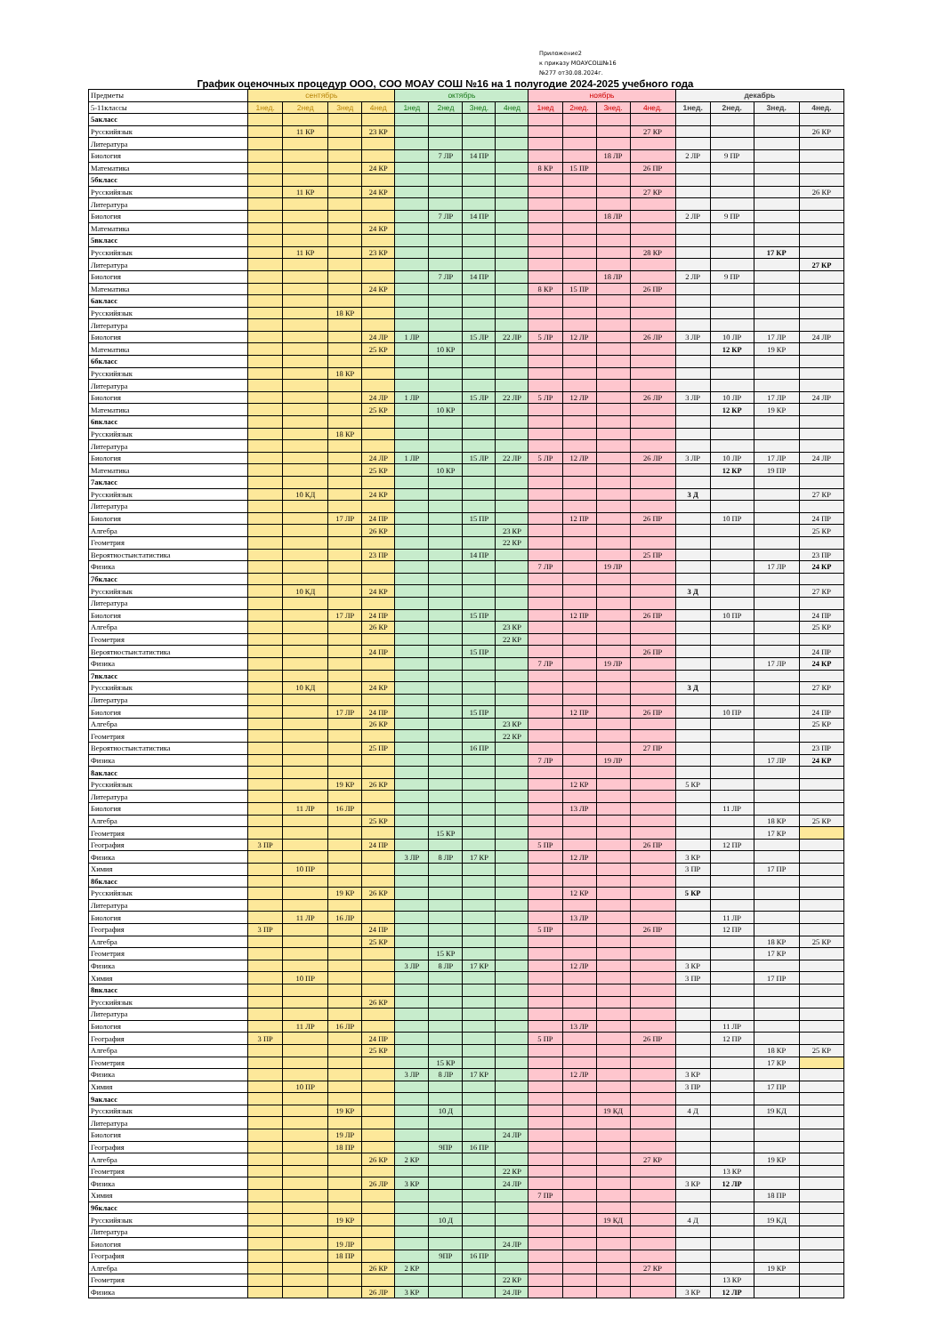Приложение2
к приказу МОАУСОШ№16
№277 от30.08.2024г.
График оценочных процедур ООО, СОО МОАУ СОШ №16 на 1 полугодие 2024-2025 учебного года
| Предметы | сентябрь | | | | октябрь | | | | ноябрь | | | | декабрь | | | |
| 5-11классы | 1нед. | 2нед | 3нед | 4нед | 1нед | 2нед | 3нед. | 4нед | 1нед | 2нед. | 3нед. | 4нед. | 1нед. | 2нед. | 3нед. | 4нед. |
| 5акласс | | | | | | | | | | | | | | | | |
| Русскийязык | | 11 КР | | 23 КР | | | | | | | | 27 КР | | | | 26 КР |
| Литература | | | | | | | | | | | | | | | | |
| Биология | | | | | | 7 ЛР | 14 ПР | | | | 18 ЛР | | 2 ЛР | 9 ПР | | |
| Математика | | | | 24 КР | | | | | 8 КР | 15 ПР | | 26 ПР | | | | |
| 5бкласс | | | | | | | | | | | | | | | | |
| Русскийязык | | 11 КР | | 24 КР | | | | | | | | 27 КР | | | | 26 КР |
| Литература | | | | | | | | | | | | | | | | |
| Биология | | | | | | 7 ЛР | 14 ПР | | | | 18 ЛР | | 2 ЛР | 9 ПР | | |
| Математика | | | | 24 КР | | | | | | | | | | | | |
| 5вкласс | | | | | | | | | | | | | | | | |
| Русскийязык | | 11 КР | | 23 КР | | | | | | | | 28 КР | | | 17 КР | |
| Литература | | | | | | | | | | | | | | | | 27 КР |
| Биология | | | | | | 7 ЛР | 14 ПР | | | | 18 ЛР | | 2 ЛР | 9 ПР | | |
| Математика | | | | 24 КР | | | | | 8 КР | 15 ПР | | 26 ПР | | | | |
| 6акласс | | | | | | | | | | | | | | | | |
| Русскийязык | | | 18 КР | | | | | | | | | | | | | |
| Литература | | | | | | | | | | | | | | | | |
| Биология | | | | 24 ЛР | 1 ЛР | | 15 ЛР | 22 ЛР | 5 ЛР | 12 ЛР | | 26 ЛР | 3 ЛР | 10 ЛР | 17 ЛР | 24 ЛР |
| Математика | | | | 25 КР | | 10 КР | | | | | | | | 12 КР | 19 КР | |
| 6бкласс | | | | | | | | | | | | | | | | |
| Русскийязык | | | 18 КР | | | | | | | | | | | | | |
| Литература | | | | | | | | | | | | | | | | |
| Биология | | | | 24 ЛР | 1 ЛР | | 15 ЛР | 22 ЛР | 5 ЛР | 12 ЛР | | 26 ЛР | 3 ЛР | 10 ЛР | 17 ЛР | 24 ЛР |
| Математика | | | | 25 КР | | 10 КР | | | | | | | | 12 КР | 19 КР | |
| 6вкласс | | | | | | | | | | | | | | | | |
| Русскийязык | | | 18 КР | | | | | | | | | | | | | |
| Литература | | | | | | | | | | | | | | | | |
| Биология | | | | 24 ЛР | 1 ЛР | | 15 ЛР | 22 ЛР | 5 ЛР | 12 ЛР | | 26 ЛР | 3 ЛР | 10 ЛР | 17 ЛР | 24 ЛР |
| Математика | | | | 25 КР | | 10 КР | | | | | | | | 12 КР | 19 ПР | |
| 7акласс | | | | | | | | | | | | | | | | |
| Русскийязык | | 10 КД | | 24 КР | | | | | | | | | 3 Д | | | 27 КР |
| Литература | | | | | | | | | | | | | | | | |
| Биология | | | 17 ЛР | 24 ПР | | | 15 ПР | | | 12 ПР | | 26 ПР | | 10 ПР | | 24 ПР |
| Алгебра | | | | 26 КР | | | | 23 КР | | | | | | | | 25 КР |
| Геометрия | | | | | | | | 22 КР | | | | | | | | |
| Вероятностьистатистика | | | | 23 ПР | | | 14 ПР | | | | | 25 ПР | | | | 23 ПР |
| Физика | | | | | | | | | 7 ЛР | | 19 ЛР | | | | 17 ЛР | 24 КР |
| 7бкласс | | | | | | | | | | | | | | | | |
| Русскийязык | | 10 КД | | 24 КР | | | | | | | | | 3 Д | | | 27 КР |
| Литература | | | | | | | | | | | | | | | | |
| Биология | | | 17 ЛР | 24 ПР | | | 15 ПР | | | 12 ПР | | 26 ПР | | 10 ПР | | 24 ПР |
| Алгебра | | | | 26 КР | | | | 23 КР | | | | | | | | 25 КР |
| Геометрия | | | | | | | | 22 КР | | | | | | | | |
| Вероятностьистатистика | | | | 24 ПР | | | 15 ПР | | | | | 26 ПР | | | | 24 ПР |
| Физика | | | | | | | | | 7 ЛР | | 19 ЛР | | | | 17 ЛР | 24 КР |
| 7вкласс | | | | | | | | | | | | | | | | |
| Русскийязык | | 10 КД | | 24 КР | | | | | | | | | 3 Д | | | 27 КР |
| Литература | | | | | | | | | | | | | | | | |
| Биология | | | 17 ЛР | 24 ПР | | | 15 ПР | | | 12 ПР | | 26 ПР | | 10 ПР | | 24 ПР |
| Алгебра | | | | 26 КР | | | | 23 КР | | | | | | | | 25 КР |
| Геометрия | | | | | | | | 22 КР | | | | | | | | |
| Вероятностьистатистика | | | | 25 ПР | | | 16 ПР | | | | | 27 ПР | | | | 23 ПР |
| Физика | | | | | | | | | 7 ЛР | | 19 ЛР | | | | 17 ЛР | 24 КР |
| 8акласс | | | | | | | | | | | | | | | | |
| Русскийязык | | | 19 КР | 26 КР | | | | | | 12 КР | | | 5 КР | | | |
| Литература | | | | | | | | | | | | | | | | |
| Биология | | 11 ЛР | 16 ЛР | | | | | | | 13 ЛР | | | | 11 ЛР | | |
| Алгебра | | | | 25 КР | | | | | | | | | | | 18 КР | 25 КР |
| Геометрия | | | | | | 15 КР | | | | | | | | | 17 КР | |
| География | 3 ПР | | | 24 ПР | | | | | 5 ПР | | | 26 ПР | | 12 ПР | | |
| Физика | | | | | 3 ЛР | 8 ЛР | 17 КР | | | 12 ЛР | | | 3 КР | | | |
| Химия | | 10 ПР | | | | | | | | | | | 3 ПР | | 17 ПР | |
| 8бкласс | | | | | | | | | | | | | | | | |
| Русскийязык | | | 19 КР | 26 КР | | | | | | 12 КР | | | 5 КР | | | |
| Литература | | | | | | | | | | | | | | | | |
| Биология | | 11 ЛР | 16 ЛР | | | | | | | 13 ЛР | | | | 11 ЛР | | |
| География | 3 ПР | | | 24 ПР | | | | | 5 ПР | | | 26 ПР | | 12 ПР | | |
| Алгебра | | | | 25 КР | | | | | | | | | | | 18 КР | 25 КР |
| Геометрия | | | | | | 15 КР | | | | | | | | | 17 КР | |
| Физика | | | | | 3 ЛР | 8 ЛР | 17 КР | | | 12 ЛР | | | 3 КР | | | |
| Химия | | 10 ПР | | | | | | | | | | | 3 ПР | | 17 ПР | |
| 8вкласс | | | | | | | | | | | | | | | | |
| Русскийязык | | | | 26 КР | | | | | | | | | | | | |
| Литература | | | | | | | | | | | | | | | | |
| Биология | | 11 ЛР | 16 ЛР | | | | | | | 13 ЛР | | | | 11 ЛР | | |
| География | 3 ПР | | | 24 ПР | | | | | 5 ПР | | | 26 ПР | | 12 ПР | | |
| Алгебра | | | | 25 КР | | | | | | | | | | | 18 КР | 25 КР |
| Геометрия | | | | | | 15 КР | | | | | | | | | 17 КР | |
| Физика | | | | | 3 ЛР | 8 ЛР | 17 КР | | | 12 ЛР | | | 3 КР | | | |
| Химия | | 10 ПР | | | | | | | | | | | 3 ПР | | 17 ПР | |
| 9акласс | | | | | | | | | | | | | | | | |
| Русскийязык | | | 19 КР | | | 10 Д | | | | | 19 КД | | 4 Д | | 19 КД | |
| Литература | | | | | | | | | | | | | | | | |
| Биология | | | 19 ЛР | | | | | 24 ЛР | | | | | | | | |
| География | | | 18 ПР | | | 9ПР | 16 ПР | | | | | | | | | |
| Алгебра | | | | 26 КР | 2 КР | | | | | | | 27 КР | | | 19 КР | |
| Геометрия | | | | | | | | 22 КР | | | | | | 13 КР | | |
| Физика | | | | 26 ЛР | 3 КР | | | 24 ЛР | | | | | 3 КР | 12 ЛР | | |
| Химия | | | | | | | | | 7 ПР | | | | | | 18 ПР | |
| 9бкласс | | | | | | | | | | | | | | | | |
| Русскийязык | | | 19 КР | | | 10 Д | | | | | 19 КД | | 4 Д | | 19 КД | |
| Литература | | | | | | | | | | | | | | | | |
| Биология | | | 19 ЛР | | | | | 24 ЛР | | | | | | | | |
| География | | | 18 ПР | | | 9ПР | 16 ПР | | | | | | | | | |
| Алгебра | | | | 26 КР | 2 КР | | | | | | | 27 КР | | | 19 КР | |
| Геометрия | | | | | | | | 22 КР | | | | | | 13 КР | | |
| Физика | | | | 26 ЛР | 3 КР | | | 24 ЛР | | | | | 3 КР | 12 ЛР | | |